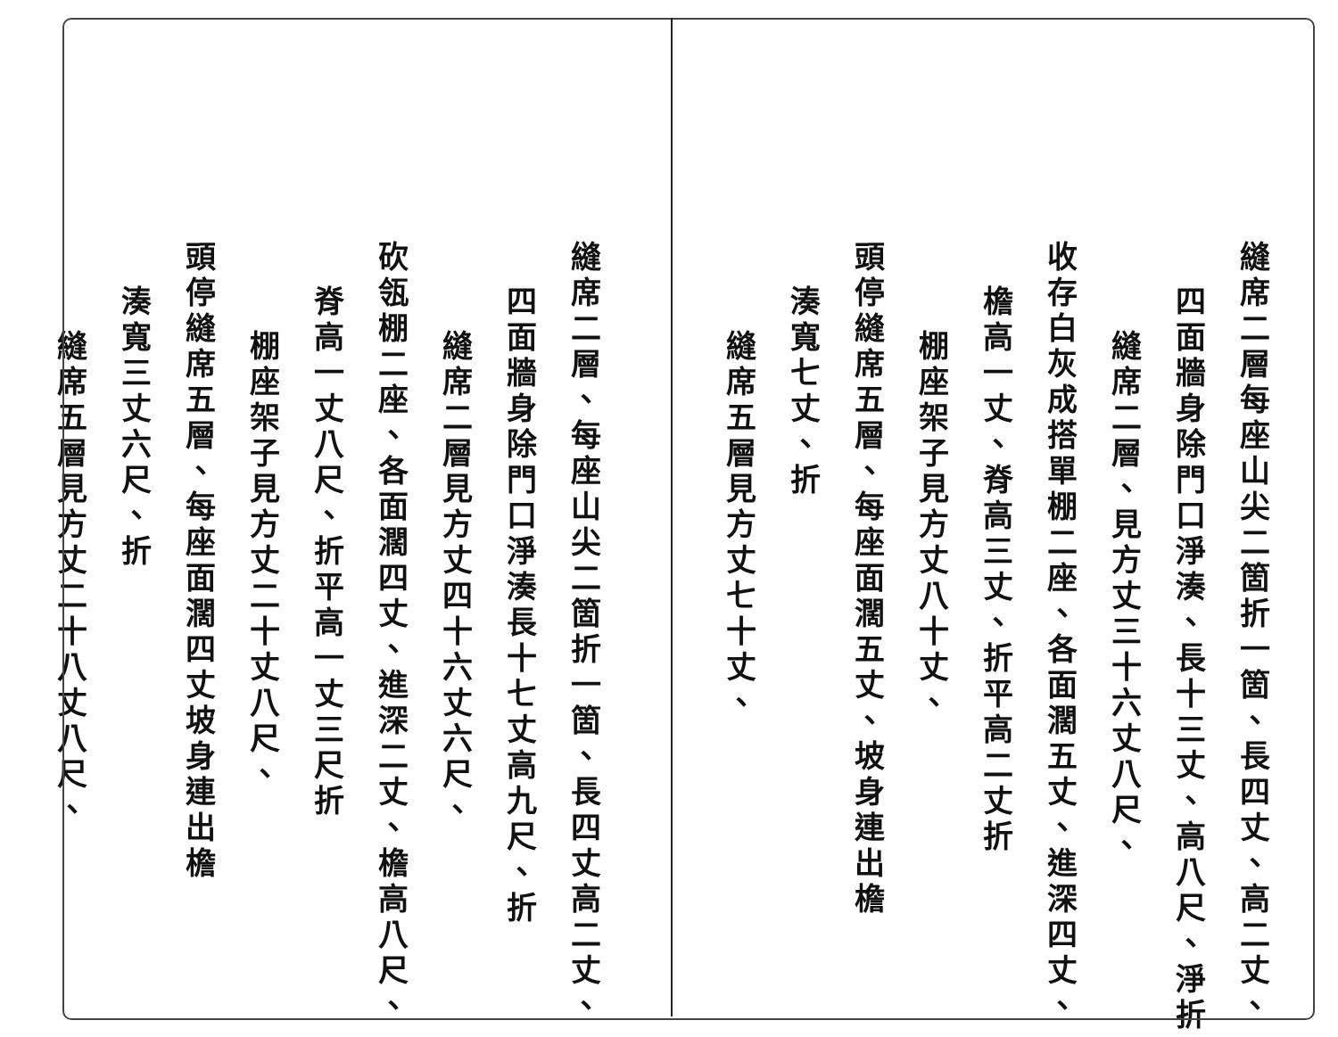縫席二層每座山尖二箇折一箇、長四丈、高二丈、
四面牆身除門口淨湊、長十三丈、高八尺、淨折
縫席二層、見方丈三十六丈八尺、
收存白灰成搭單棚二座、各面濶五丈、進深四丈、
檐高一丈、脊高三丈、折平高二丈折
棚座架子見方丈八十丈、
頭停縫席五層、每座面濶五丈、坡身連出檐
湊寬七丈、折
縫席五層見方丈七十丈、
縫席二層、每座山尖二箇折一箇、長四丈高二丈、
四面牆身除門口淨湊長十七丈高九尺、折
縫席二層見方丈四十六丈六尺、
砍瓴棚二座、各面濶四丈、進深二丈、檐高八尺、
脊高一丈八尺、折平高一丈三尺折
棚座架子見方丈二十丈八尺、
頭停縫席五層、每座面濶四丈坡身連出檐
湊寬三丈六尺、折
縫席五層見方丈二十八丈八尺、